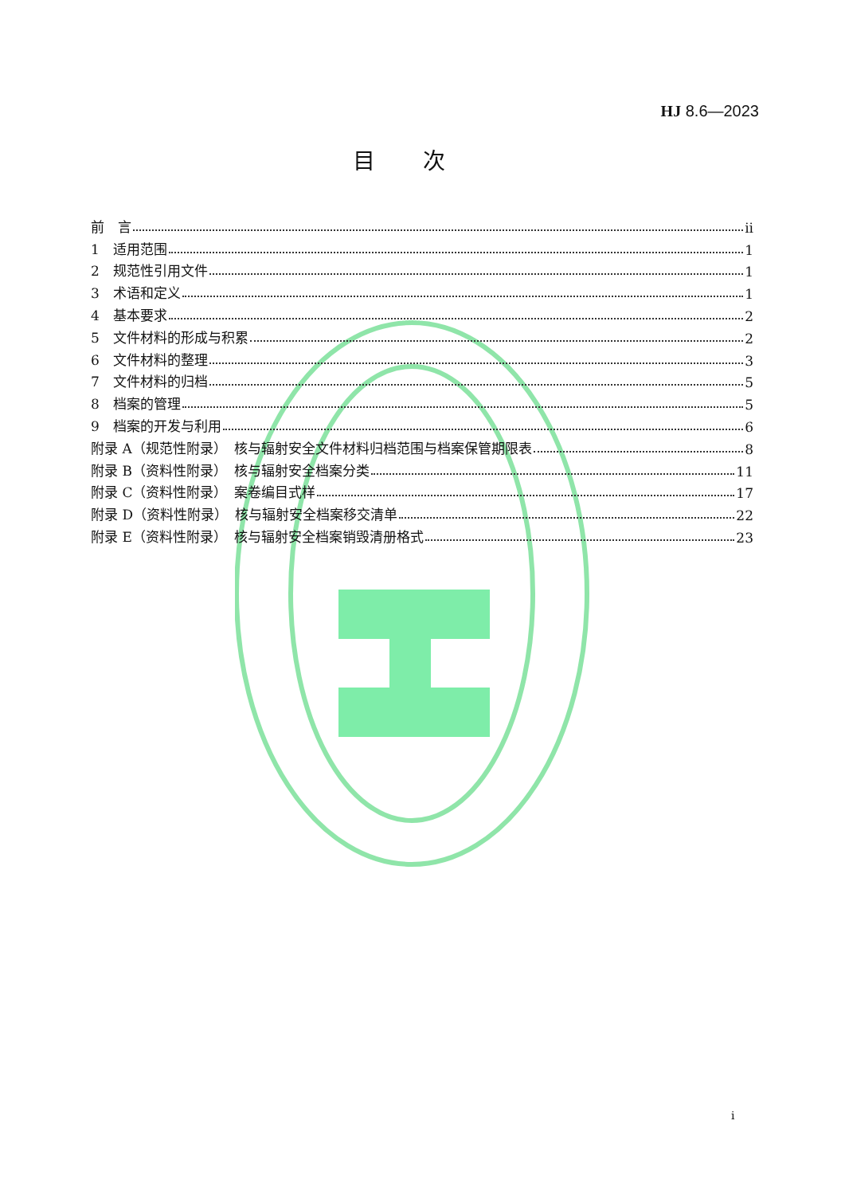HJ 8.6—2023
目次
前　言 ii
1　适用范围 1
2　规范性引用文件 1
3　术语和定义 1
4　基本要求 2
5　文件材料的形成与积累 2
6　文件材料的整理 3
7　文件材料的归档 5
8　档案的管理 5
9　档案的开发与利用 6
附录 A（规范性附录）　核与辐射安全文件材料归档范围与档案保管期限表 8
附录 B（资料性附录）　核与辐射安全档案分类 11
附录 C（资料性附录）　案卷编目式样 17
附录 D（资料性附录）　核与辐射安全档案移交清单 22
附录 E（资料性附录）　核与辐射安全档案销毁清册格式 23
i